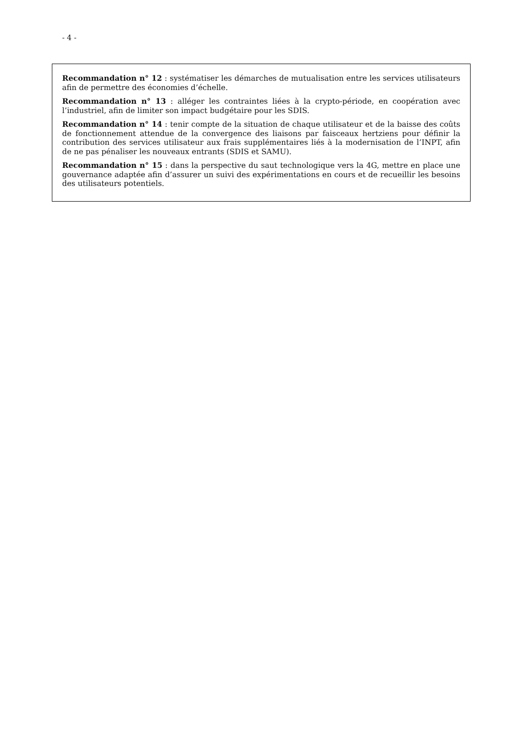- 4 -
Recommandation n° 12 : systématiser les démarches de mutualisation entre les services utilisateurs afin de permettre des économies d’échelle.
Recommandation n° 13 : alléger les contraintes liées à la crypto-période, en coopération avec l’industriel, afin de limiter son impact budgétaire pour les SDIS.
Recommandation n° 14 : tenir compte de la situation de chaque utilisateur et de la baisse des coûts de fonctionnement attendue de la convergence des liaisons par faisceaux hertziens pour définir la contribution des services utilisateur aux frais supplémentaires liés à la modernisation de l’INPT, afin de ne pas pénaliser les nouveaux entrants (SDIS et SAMU).
Recommandation n° 15 : dans la perspective du saut technologique vers la 4G, mettre en place une gouvernance adaptée afin d’assurer un suivi des expérimentations en cours et de recueillir les besoins des utilisateurs potentiels.